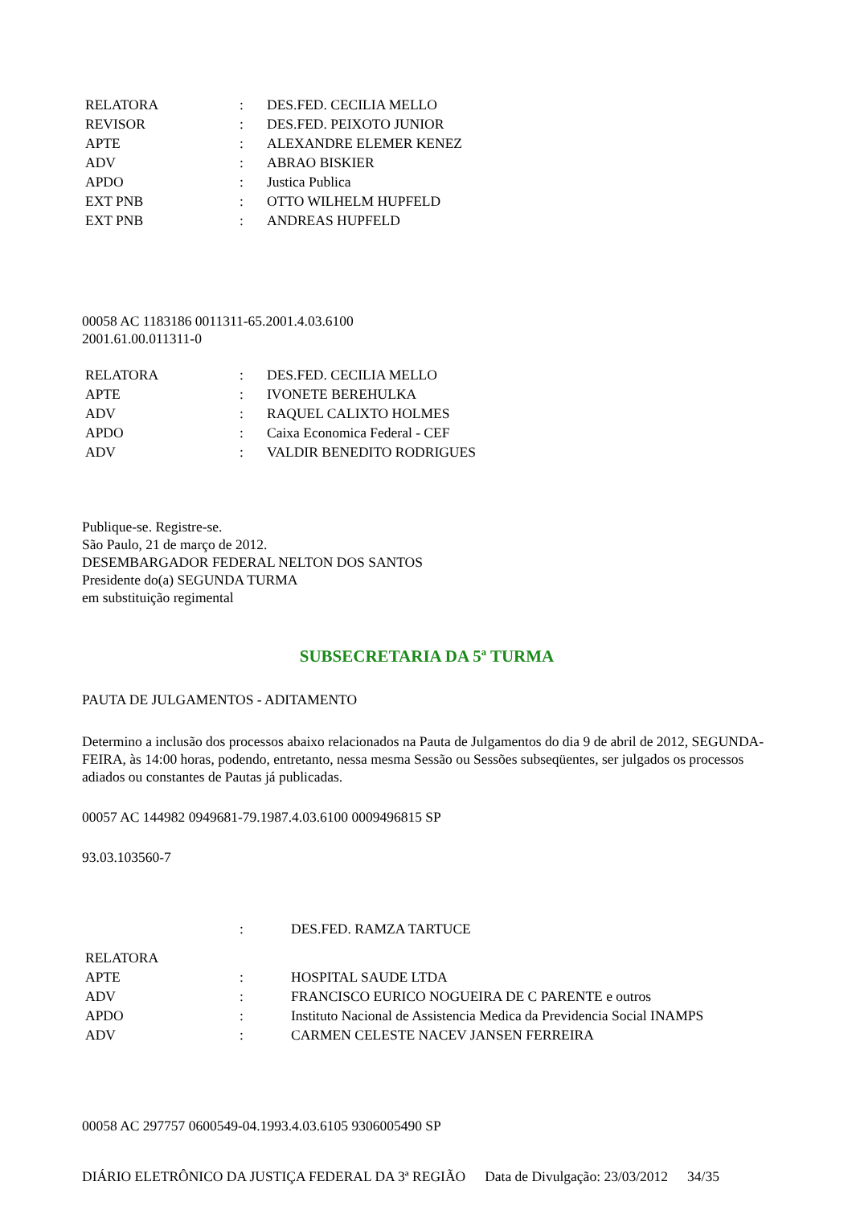| RELATORA | : | DES.FED. CECILIA MELLO |
| REVISOR | : | DES.FED. PEIXOTO JUNIOR |
| APTE | : | ALEXANDRE ELEMER KENEZ |
| ADV | : | ABRAO BISKIER |
| APDO | : | Justica Publica |
| EXT PNB | : | OTTO WILHELM HUPFELD |
| EXT PNB | : | ANDREAS HUPFELD |
00058 AC 1183186 0011311-65.2001.4.03.6100
2001.61.00.011311-0
| RELATORA | : | DES.FED. CECILIA MELLO |
| APTE | : | IVONETE BEREHULKA |
| ADV | : | RAQUEL CALIXTO HOLMES |
| APDO | : | Caixa Economica Federal - CEF |
| ADV | : | VALDIR BENEDITO RODRIGUES |
Publique-se. Registre-se.
São Paulo, 21 de março de 2012.
DESEMBARGADOR FEDERAL NELTON DOS SANTOS
Presidente do(a) SEGUNDA TURMA
em substituição regimental
SUBSECRETARIA DA 5ª TURMA
PAUTA DE JULGAMENTOS - ADITAMENTO
Determino a inclusão dos processos abaixo relacionados na Pauta de Julgamentos do dia 9 de abril de 2012, SEGUNDA-FEIRA, às 14:00 horas, podendo, entretanto, nessa mesma Sessão ou Sessões subseqüentes, ser julgados os processos adiados ou constantes de Pautas já publicadas.
00057 AC 144982 0949681-79.1987.4.03.6100 0009496815 SP
93.03.103560-7
| | : | DES.FED. RAMZA TARTUCE |
| RELATORA | | |
| APTE | : | HOSPITAL SAUDE LTDA |
| ADV | : | FRANCISCO EURICO NOGUEIRA DE C PARENTE e outros |
| APDO | : | Instituto Nacional de Assistencia Medica da Previdencia Social INAMPS |
| ADV | : | CARMEN CELESTE NACEV JANSEN FERREIRA |
00058 AC 297757 0600549-04.1993.4.03.6105 9306005490 SP
DIÁRIO ELETRÔNICO DA JUSTIÇA FEDERAL DA 3ª REGIÃO Data de Divulgação: 23/03/2012 34/35